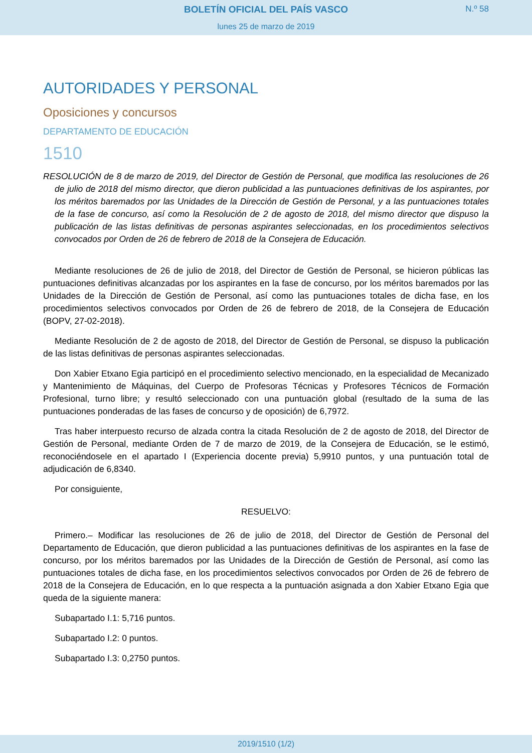BOLETÍN OFICIAL DEL PAÍS VASCO
N.º 58
lunes 25 de marzo de 2019
AUTORIDADES Y PERSONAL
Oposiciones y concursos
DEPARTAMENTO DE EDUCACIÓN
1510
RESOLUCIÓN de 8 de marzo de 2019, del Director de Gestión de Personal, que modifica las resoluciones de 26 de julio de 2018 del mismo director, que dieron publicidad a las puntuaciones definitivas de los aspirantes, por los méritos baremados por las Unidades de la Dirección de Gestión de Personal, y a las puntuaciones totales de la fase de concurso, así como la Resolución de 2 de agosto de 2018, del mismo director que dispuso la publicación de las listas definitivas de personas aspirantes seleccionadas, en los procedimientos selectivos convocados por Orden de 26 de febrero de 2018 de la Consejera de Educación.
Mediante resoluciones de 26 de julio de 2018, del Director de Gestión de Personal, se hicieron públicas las puntuaciones definitivas alcanzadas por los aspirantes en la fase de concurso, por los méritos baremados por las Unidades de la Dirección de Gestión de Personal, así como las puntuaciones totales de dicha fase, en los procedimientos selectivos convocados por Orden de 26 de febrero de 2018, de la Consejera de Educación (BOPV, 27-02-2018).
Mediante Resolución de 2 de agosto de 2018, del Director de Gestión de Personal, se dispuso la publicación de las listas definitivas de personas aspirantes seleccionadas.
Don Xabier Etxano Egia participó en el procedimiento selectivo mencionado, en la especialidad de Mecanizado y Mantenimiento de Máquinas, del Cuerpo de Profesoras Técnicas y Profesores Técnicos de Formación Profesional, turno libre; y resultó seleccionado con una puntuación global (resultado de la suma de las puntuaciones ponderadas de las fases de concurso y de oposición) de 6,7972.
Tras haber interpuesto recurso de alzada contra la citada Resolución de 2 de agosto de 2018, del Director de Gestión de Personal, mediante Orden de 7 de marzo de 2019, de la Consejera de Educación, se le estimó, reconociéndosele en el apartado I (Experiencia docente previa) 5,9910 puntos, y una puntuación total de adjudicación de 6,8340.
Por consiguiente,
RESUELVO:
Primero.– Modificar las resoluciones de 26 de julio de 2018, del Director de Gestión de Personal del Departamento de Educación, que dieron publicidad a las puntuaciones definitivas de los aspirantes en la fase de concurso, por los méritos baremados por las Unidades de la Dirección de Gestión de Personal, así como las puntuaciones totales de dicha fase, en los procedimientos selectivos convocados por Orden de 26 de febrero de 2018 de la Consejera de Educación, en lo que respecta a la puntuación asignada a don Xabier Etxano Egia que queda de la siguiente manera:
Subapartado I.1: 5,716 puntos.
Subapartado I.2: 0 puntos.
Subapartado I.3: 0,2750 puntos.
2019/1510 (1/2)